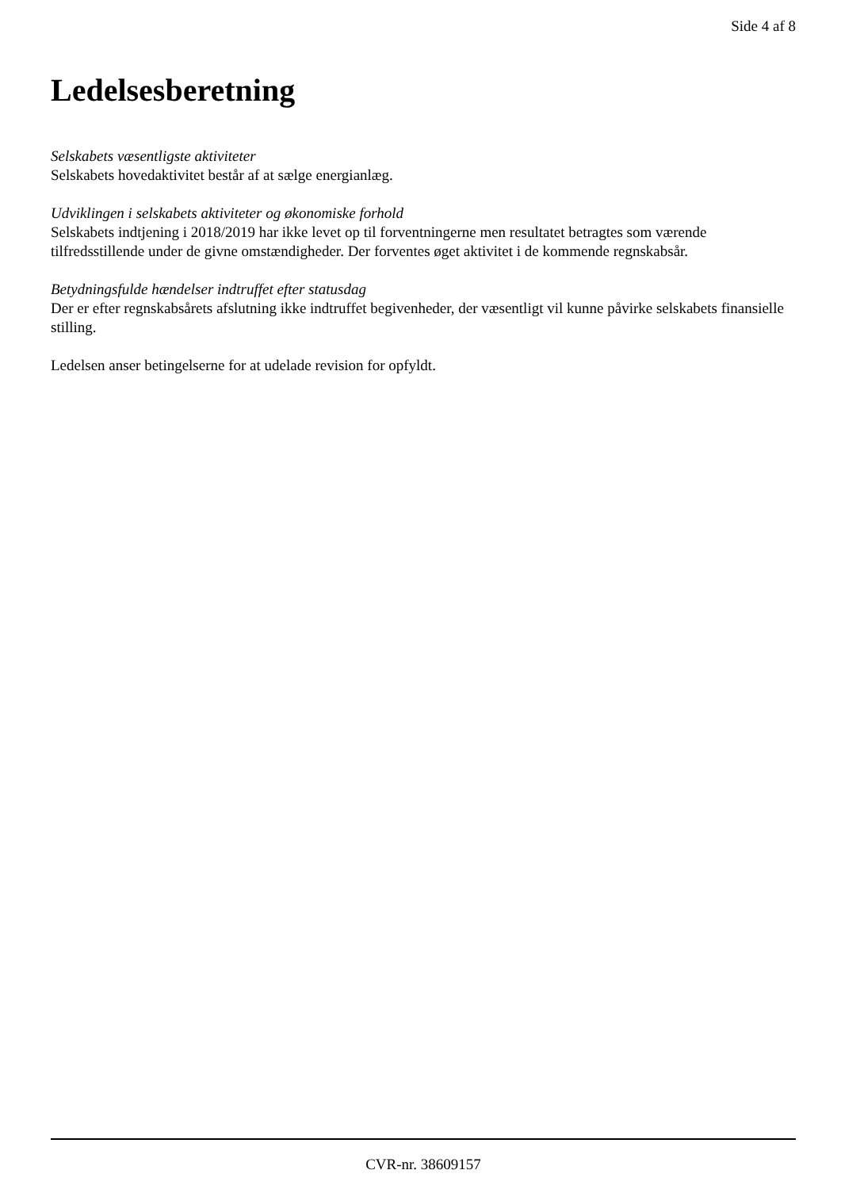Side 4 af 8
Ledelsesberetning
Selskabets væsentligste aktiviteter
Selskabets hovedaktivitet består af at sælge energianlæg.
Udviklingen i selskabets aktiviteter og økonomiske forhold
Selskabets indtjening i 2018/2019 har ikke levet op til forventningerne men resultatet betragtes som værende tilfredsstillende under de givne omstændigheder. Der forventes øget aktivitet i de kommende regnskabsår.
Betydningsfulde hændelser indtruffet efter statusdag
Der er efter regnskabsårets afslutning ikke indtruffet begivenheder, der væsentligt vil kunne påvirke selskabets finansielle stilling.
Ledelsen anser betingelserne for at udelade revision for opfyldt.
CVR-nr. 38609157